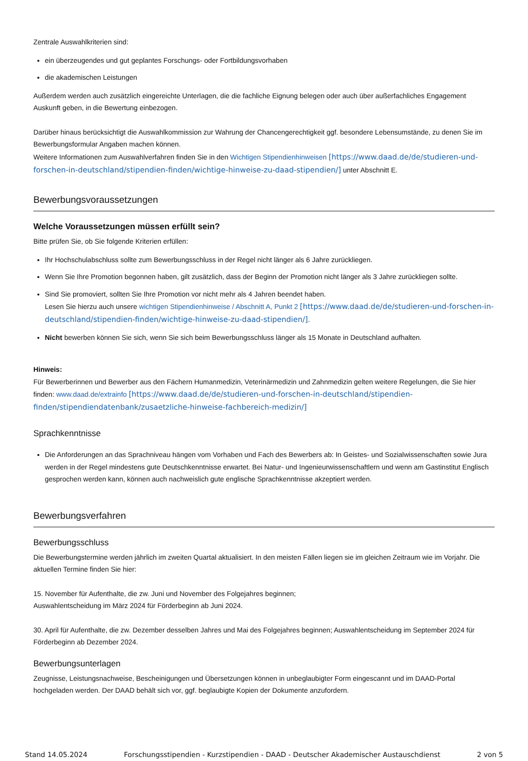Zentrale Auswahlkriterien sind:
ein überzeugendes und gut geplantes Forschungs- oder Fortbildungsvorhaben
die akademischen Leistungen
Außerdem werden auch zusätzlich eingereichte Unterlagen, die die fachliche Eignung belegen oder auch über außerfachliches Engagement Auskunft geben, in die Bewertung einbezogen.
Darüber hinaus berücksichtigt die Auswahlkommission zur Wahrung der Chancengerechtigkeit ggf. besondere Lebensumstände, zu denen Sie im Bewerbungsformular Angaben machen können.
Weitere Informationen zum Auswahlverfahren finden Sie in den Wichtigen Stipendienhinweisen [https://www.daad.de/de/studieren-und-forschen-in-deutschland/stipendien-finden/wichtige-hinweise-zu-daad-stipendien/] unter Abschnitt E.
Bewerbungsvoraussetzungen
Welche Voraussetzungen müssen erfüllt sein?
Bitte prüfen Sie, ob Sie folgende Kriterien erfüllen:
Ihr Hochschulabschluss sollte zum Bewerbungsschluss in der Regel nicht länger als 6 Jahre zurückliegen.
Wenn Sie Ihre Promotion begonnen haben, gilt zusätzlich, dass der Beginn der Promotion nicht länger als 3 Jahre zurückliegen sollte.
Sind Sie promoviert, sollten Sie Ihre Promotion vor nicht mehr als 4 Jahren beendet haben.
Lesen Sie hierzu auch unsere wichtigen Stipendienhinweise / Abschnitt A, Punkt 2 [https://www.daad.de/de/studieren-und-forschen-in-deutschland/stipendien-finden/wichtige-hinweise-zu-daad-stipendien/].
Nicht bewerben können Sie sich, wenn Sie sich beim Bewerbungsschluss länger als 15 Monate in Deutschland aufhalten.
Hinweis:
Für Bewerberinnen und Bewerber aus den Fächern Humanmedizin, Veterinärmedizin und Zahnmedizin gelten weitere Regelungen, die Sie hier finden: www.daad.de/extrainfo [https://www.daad.de/de/studieren-und-forschen-in-deutschland/stipendien-finden/stipendiendatenbank/zusaetzliche-hinweise-fachbereich-medizin/]
Sprachkenntnisse
Die Anforderungen an das Sprachniveau hängen vom Vorhaben und Fach des Bewerbers ab: In Geistes- und Sozialwissenschaften sowie Jura werden in der Regel mindestens gute Deutschkenntnisse erwartet. Bei Natur- und Ingenieurwissenschaftlern und wenn am Gastinstitut Englisch gesprochen werden kann, können auch nachweislich gute englische Sprachkenntnisse akzeptiert werden.
Bewerbungsverfahren
Bewerbungsschluss
Die Bewerbungstermine werden jährlich im zweiten Quartal aktualisiert. In den meisten Fällen liegen sie im gleichen Zeitraum wie im Vorjahr. Die aktuellen Termine finden Sie hier:
15. November für Aufenthalte, die zw. Juni und November des Folgejahres beginnen;
Auswahlentscheidung im März 2024 für Förderbeginn ab Juni 2024.
30. April für Aufenthalte, die zw. Dezember desselben Jahres und Mai des Folgejahres beginnen; Auswahlentscheidung im September 2024 für Förderbeginn ab Dezember 2024.
Bewerbungsunterlagen
Zeugnisse, Leistungsnachweise, Bescheinigungen und Übersetzungen können in unbeglaubigter Form eingescannt und im DAAD-Portal hochgeladen werden. Der DAAD behält sich vor, ggf. beglaubigte Kopien der Dokumente anzufordern.
Stand 14.05.2024 Forschungsstipendien - Kurzstipendien - DAAD - Deutscher Akademischer Austauschdienst 2 von 5